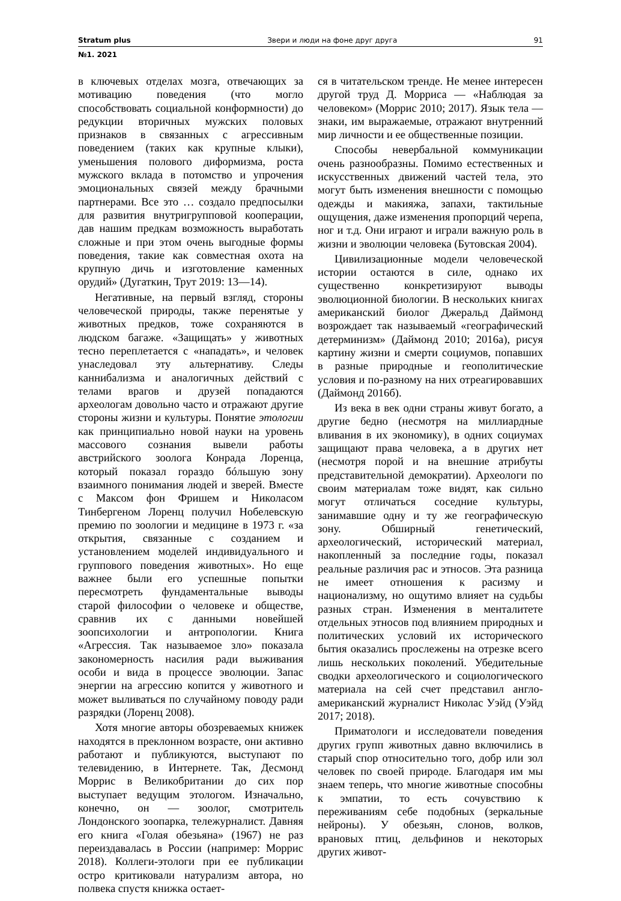Stratum plus Звери и люди на фоне друг друга 91
№1. 2021
в ключевых отделах мозга, отвечающих за мотивацию поведения (что могло способствовать социальной конформности) до редукции вторичных мужских половых признаков в связанных с агрессивным поведением (таких как крупные клыки), уменьшения полового диформизма, роста мужского вклада в потомство и упрочения эмоциональных связей между брачными партнерами. Все это … создало предпосылки для развития внутригрупповой кооперации, дав нашим предкам возможность выработать сложные и при этом очень выгодные формы поведения, такие как совместная охота на крупную дичь и изготовление каменных орудий» (Дугаткин, Трут 2019: 13—14).
Негативные, на первый взгляд, стороны человеческой природы, также перенятые у животных предков, тоже сохраняются в людском багаже. «Защищать» у животных тесно переплетается с «нападать», и человек унаследовал эту альтернативу. Следы каннибализма и аналогичных действий с телами врагов и друзей попадаются археологам довольно часто и отражают другие стороны жизни и культуры. Понятие этологии как принципиально новой науки на уровень массового сознания вывели работы австрийского зоолога Конрада Лоренца, который показал гораздо бóльшую зону взаимного понимания людей и зверей. Вместе с Максом фон Фришем и Николасом Тинбергеном Лоренц получил Нобелевскую премию по зоологии и медицине в 1973 г. «за открытия, связанные с созданием и установлением моделей индивидуального и группового поведения животных». Но еще важнее были его успешные попытки пересмотреть фундаментальные выводы старой философии о человеке и обществе, сравнив их с данными новейшей зоопсихологии и антропологии. Книга «Агрессия. Так называемое зло» показала закономерность насилия ради выживания особи и вида в процессе эволюции. Запас энергии на агрессию копится у животного и может выливаться по случайному поводу ради разрядки (Лоренц 2008).
Хотя многие авторы обозреваемых книжек находятся в преклонном возрасте, они активно работают и публикуются, выступают по телевидению, в Интернете. Так, Десмонд Моррис в Великобритании до сих пор выступает ведущим этологом. Изначально, конечно, он — зоолог, смотритель Лондонского зоопарка, тележурналист. Давняя его книга «Голая обезьяна» (1967) не раз переиздавалась в России (например: Моррис 2018). Коллеги-этологи при ее публикации остро критиковали натурализм автора, но полвека спустя книжка остает-
ся в читательском тренде. Не менее интересен другой труд Д. Морриса — «Наблюдая за человеком» (Моррис 2010; 2017). Язык тела — знаки, им выражаемые, отражают внутренний мир личности и ее общественные позиции.
Способы невербальной коммуникации очень разнообразны. Помимо естественных и искусственных движений частей тела, это могут быть изменения внешности с помощью одежды и макияжа, запахи, тактильные ощущения, даже изменения пропорций черепа, ног и т.д. Они играют и играли важную роль в жизни и эволюции человека (Бутовская 2004).
Цивилизационные модели человеческой истории остаются в силе, однако их существенно конкретизируют выводы эволюционной биологии. В нескольких книгах американский биолог Джеральд Даймонд возрождает так называемый «географический детерминизм» (Даймонд 2010; 2016а), рисуя картину жизни и смерти социумов, попавших в разные природные и геополитические условия и по-разному на них отреагировавших (Даймонд 2016б).
Из века в век одни страны живут богато, а другие бедно (несмотря на миллиардные вливания в их экономику), в одних социумах защищают права человека, а в других нет (несмотря порой и на внешние атрибуты представительной демократии). Археологи по своим материалам тоже видят, как сильно могут отличаться соседние культуры, занимавшие одну и ту же географическую зону. Обширный генетический, археологический, исторический материал, накопленный за последние годы, показал реальные различия рас и этносов. Эта разница не имеет отношения к расизму и национализму, но ощутимо влияет на судьбы разных стран. Изменения в менталитете отдельных этносов под влиянием природных и политических условий их исторического бытия оказались прослежены на отрезке всего лишь нескольких поколений. Убедительные сводки археологического и социологического материала на сей счет представил англо-американский журналист Николас Уэйд (Уэйд 2017; 2018).
Приматологи и исследователи поведения других групп животных давно включились в старый спор относительно того, добр или зол человек по своей природе. Благодаря им мы знаем теперь, что многие животные способны к эмпатии, то есть сочувствию к переживаниям себе подобных (зеркальные нейроны). У обезьян, слонов, волков, врановых птиц, дельфинов и некоторых других живот-